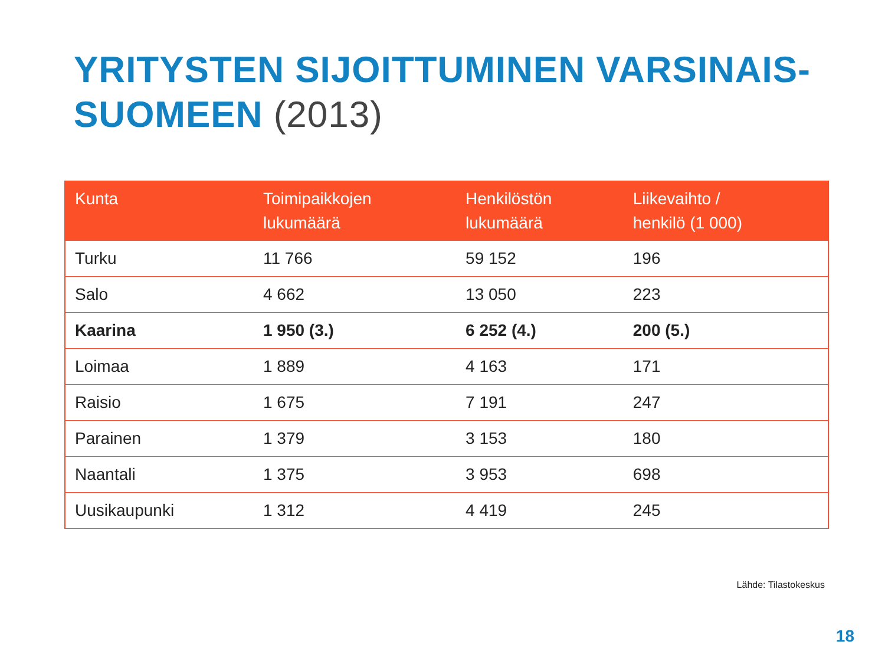YRITYSTEN SIJOITTUMINEN VARSINAIS-
SUOMEEN (2013)
| Kunta | Toimipaikkojen lukumäärä | Henkilöstön lukumäärä | Liikevaihto / henkilö (1 000) |
| --- | --- | --- | --- |
| Turku | 11 766 | 59 152 | 196 |
| Salo | 4 662 | 13 050 | 223 |
| Kaarina | 1 950 (3.) | 6 252 (4.) | 200 (5.) |
| Loimaa | 1 889 | 4 163 | 171 |
| Raisio | 1 675 | 7 191 | 247 |
| Parainen | 1 379 | 3 153 | 180 |
| Naantali | 1 375 | 3 953 | 698 |
| Uusikaupunki | 1 312 | 4 419 | 245 |
Lähde: Tilastokeskus
18